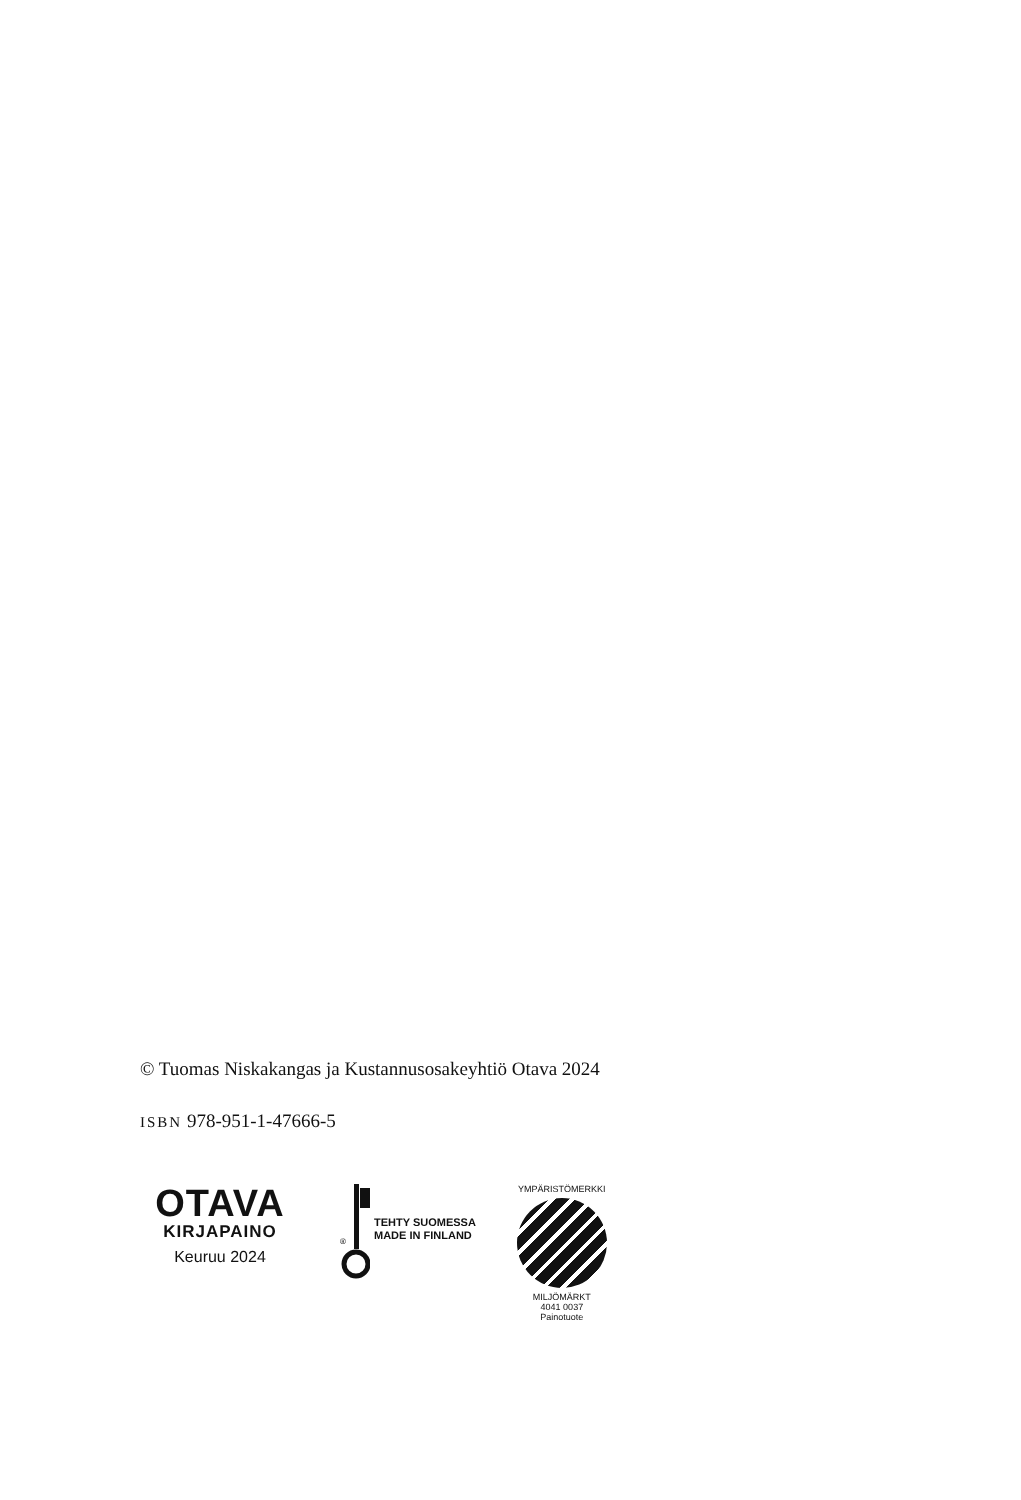© Tuomas Niskakangas ja Kustannusosakeyhtiö Otava 2024
ISBN 978-951-1-47666-5
OTAVA
KIRJAPAINO
Keuruu 2024
®
TEHTY SUOMESSA
MADE IN FINLAND
YMPÄRISTÖMERKKI
MILJÖMÄRKT
4041 0037
Painotuote